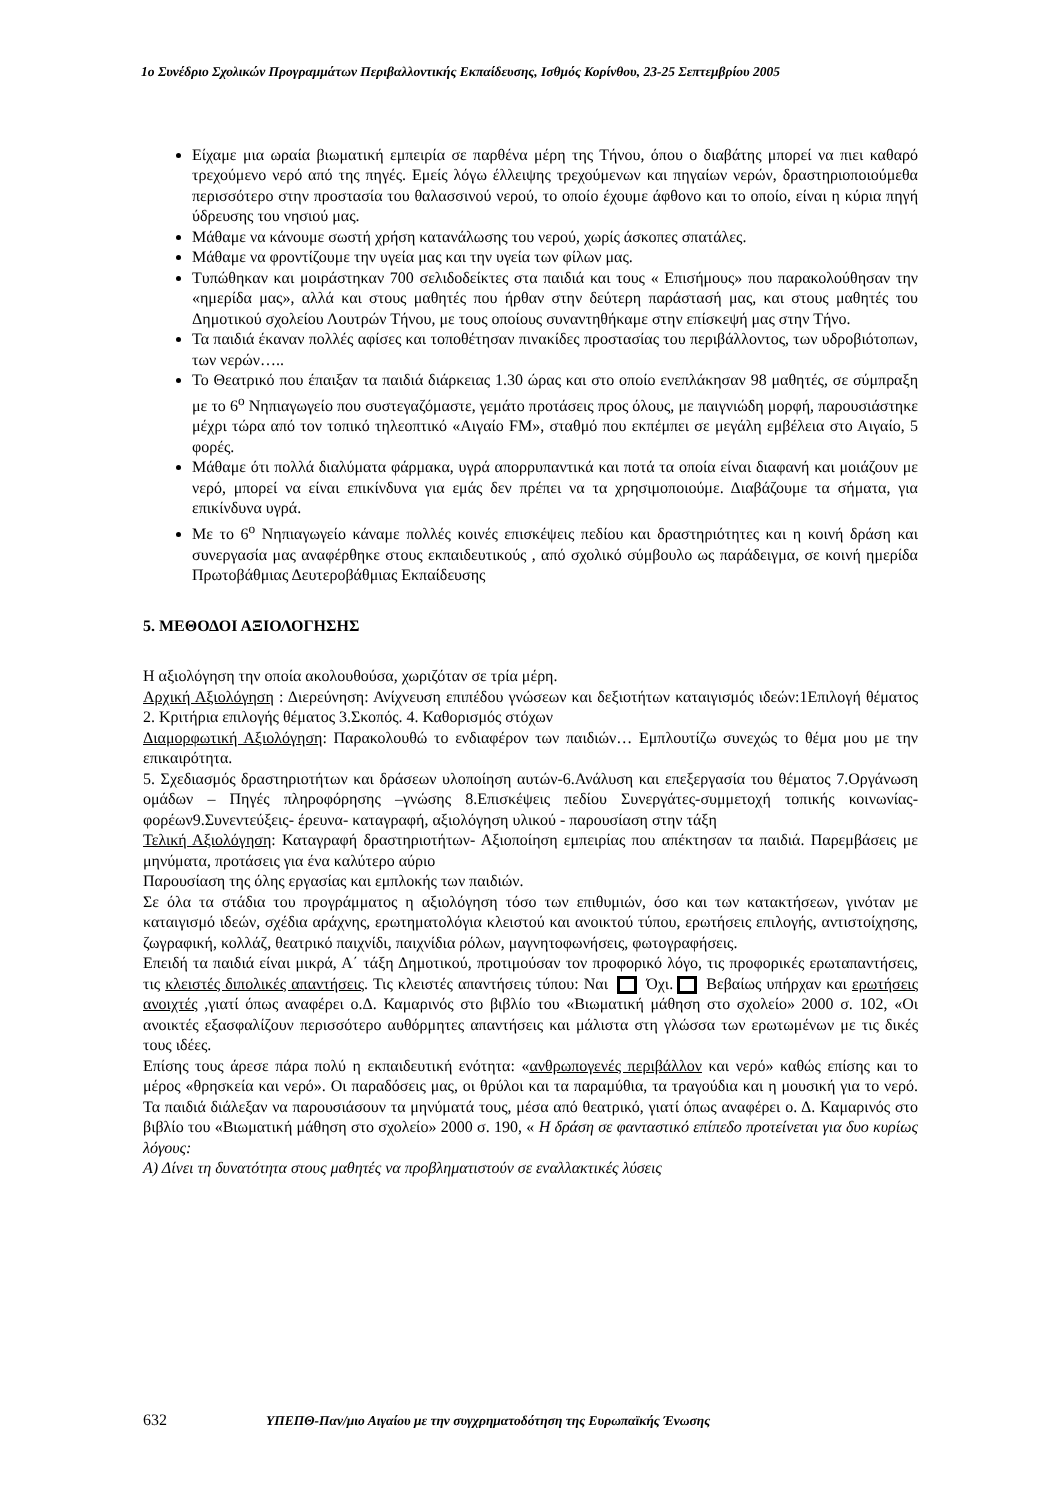1ο Συνέδριο Σχολικών Προγραμμάτων Περιβαλλοντικής Εκπαίδευσης, Ισθμός Κορίνθου, 23-25 Σεπτεμβρίου 2005
Είχαμε μια ωραία βιωματική εμπειρία σε παρθένα μέρη της Τήνου, όπου ο διαβάτης μπορεί να πιει καθαρό τρεχούμενο νερό από της πηγές. Εμείς λόγω έλλειψης τρεχούμενων και πηγαίων νερών, δραστηριοποιούμεθα περισσότερο στην προστασία του θαλασσινού νερού, το οποίο έχουμε άφθονο και το οποίο, είναι η κύρια πηγή ύδρευσης του νησιού μας.
Μάθαμε να κάνουμε σωστή χρήση κατανάλωσης του νερού, χωρίς άσκοπες σπατάλες.
Μάθαμε να φροντίζουμε την υγεία μας και την υγεία των φίλων μας.
Τυπώθηκαν και μοιράστηκαν 700 σελιδοδείκτες στα παιδιά και τους « Επισήμους» που παρακολούθησαν την «ημερίδα μας», αλλά και στους μαθητές που ήρθαν στην δεύτερη παράστασή μας, και στους μαθητές του Δημοτικού σχολείου Λουτρών Τήνου, με τους οποίους συναντηθήκαμε στην επίσκεψή μας στην Τήνο.
Τα παιδιά έκαναν πολλές αφίσες και τοποθέτησαν πινακίδες προστασίας του περιβάλλοντος, των υδροβιότοπων, των νερών…..
Το Θεατρικό που έπαιξαν τα παιδιά διάρκειας 1.30 ώρας και στο οποίο ενεπλάκησαν 98 μαθητές, σε σύμπραξη με το 6<sup>ο</sup> Νηπιαγωγείο που συστεγαζόμαστε, γεμάτο προτάσεις προς όλους, με παιγνιώδη μορφή, παρουσιάστηκε μέχρι τώρα από τον τοπικό τηλεοπτικό «Αιγαίο FM», σταθμό που εκπέμπει σε μεγάλη εμβέλεια στο Αιγαίο, 5 φορές.
Μάθαμε ότι πολλά διαλύματα φάρμακα, υγρά απορρυπαντικά και ποτά τα οποία είναι διαφανή και μοιάζουν με νερό, μπορεί να είναι επικίνδυνα για εμάς δεν πρέπει να τα χρησιμοποιούμε. Διαβάζουμε τα σήματα, για επικίνδυνα υγρά.
Με το 6<sup>ο</sup> Νηπιαγωγείο κάναμε πολλές κοινές επισκέψεις πεδίου και δραστηριότητες και η κοινή δράση και συνεργασία μας αναφέρθηκε στους εκπαιδευτικούς , από σχολικό σύμβουλο ως παράδειγμα, σε κοινή ημερίδα Πρωτοβάθμιας Δευτεροβάθμιας Εκπαίδευσης
5. ΜΕΘΟΔΟΙ ΑΞΙΟΛΟΓΗΣΗΣ
Η αξιολόγηση την οποία ακολουθούσα, χωριζόταν σε τρία μέρη.
Αρχική Αξιολόγηση : Διερεύνηση: Ανίχνευση επιπέδου γνώσεων και δεξιοτήτων καταιγισμός ιδεών:1Επιλογή θέματος 2. Κριτήρια επιλογής θέματος 3.Σκοπός. 4. Καθορισμός στόχων
Διαμορφωτική Αξιολόγηση: Παρακολουθώ το ενδιαφέρον των παιδιών… Εμπλουτίζω συνεχώς το θέμα μου με την επικαιρότητα.
5. Σχεδιασμός δραστηριοτήτων και δράσεων υλοποίηση αυτών-6.Ανάλυση και επεξεργασία του θέματος 7.Οργάνωση ομάδων – Πηγές πληροφόρησης –γνώσης 8.Επισκέψεις πεδίου Συνεργάτες-συμμετοχή τοπικής κοινωνίας- φορέων9.Συνεντεύξεις- έρευνα- καταγραφή, αξιολόγηση υλικού - παρουσίαση στην τάξη
Τελική Αξιολόγηση: Καταγραφή δραστηριοτήτων- Αξιοποίηση εμπειρίας που απέκτησαν τα παιδιά. Παρεμβάσεις με μηνύματα, προτάσεις για ένα καλύτερο αύριο
Παρουσίαση της όλης εργασίας και εμπλοκής των παιδιών.
Σε όλα τα στάδια του προγράμματος η αξιολόγηση τόσο των επιθυμιών, όσο και των κατακτήσεων, γινόταν με καταιγισμό ιδεών, σχέδια αράχνης, ερωτηματολόγια κλειστού και ανοικτού τύπου, ερωτήσεις επιλογής, αντιστοίχησης, ζωγραφική, κολλάζ, θεατρικό παιχνίδι, παιχνίδια ρόλων, μαγνητοφωνήσεις, φωτογραφήσεις.
Επειδή τα παιδιά είναι μικρά, Α΄ τάξη Δημοτικού, προτιμούσαν τον προφορικό λόγο, τις προφορικές ερωταπαντήσεις, τις κλειστές διπολικές απαντήσεις. Τις κλειστές απαντήσεις τύπου: Ναι Όχι. Βεβαίως υπήρχαν και ερωτήσεις ανοιχτές ,γιατί όπως αναφέρει ο.Δ. Καμαρινός στο βιβλίο του «Βιωματική μάθηση στο σχολείο» 2000 σ. 102, «Οι ανοικτές εξασφαλίζουν περισσότερο αυθόρμητες απαντήσεις και μάλιστα στη γλώσσα των ερωτωμένων με τις δικές τους ιδέες.
Επίσης τους άρεσε πάρα πολύ η εκπαιδευτική ενότητα: «ανθρωπογενές περιβάλλον και νερό» καθώς επίσης και το μέρος «θρησκεία και νερό». Οι παραδόσεις μας, οι θρύλοι και τα παραμύθια, τα τραγούδια και η μουσική για το νερό. Τα παιδιά διάλεξαν να παρουσιάσουν τα μηνύματά τους, μέσα από θεατρικό, γιατί όπως αναφέρει ο. Δ. Καμαρινός στο βιβλίο του «Βιωματική μάθηση στο σχολείο» 2000 σ. 190, « Η δράση σε φανταστικό επίπεδο προτείνεται για δυο κυρίως λόγους:
Α) Δίνει τη δυνατότητα στους μαθητές να προβληματιστούν σε εναλλακτικές λύσεις
632 ΥΠΕΠΘ-Παν/μιο Αιγαίου με την συγχρηματοδότηση της Ευρωπαϊκής Ένωσης